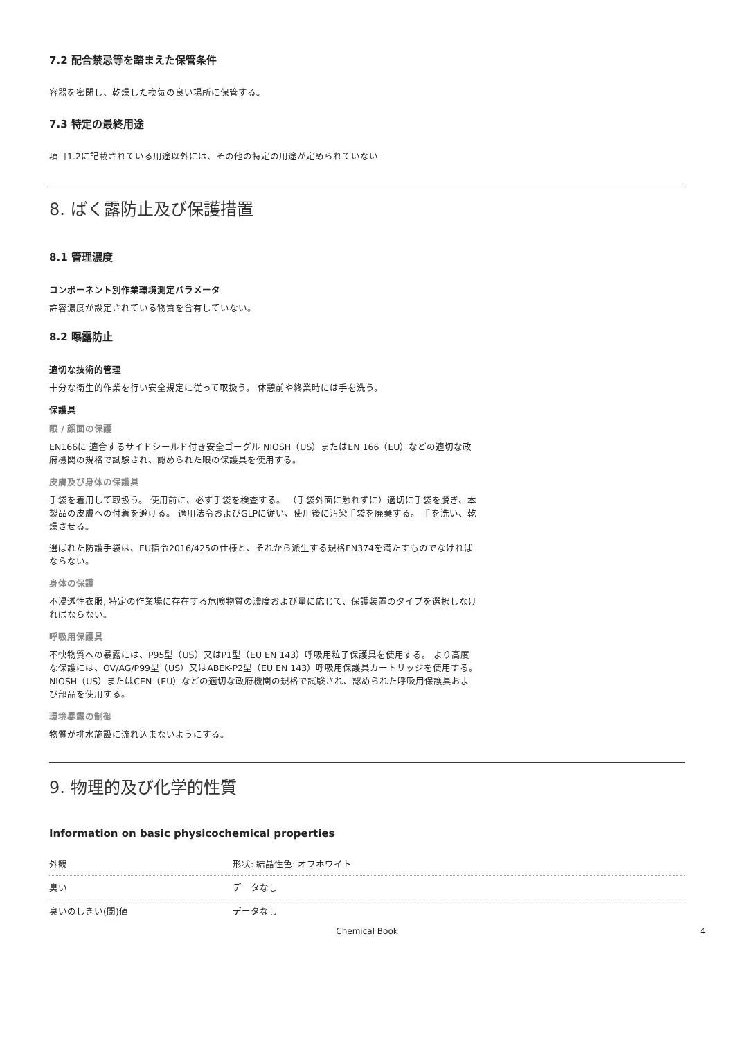7.2 配合禁忌等を踏まえた保管条件
容器を密閉し、乾燥した換気の良い場所に保管する。
7.3 特定の最終用途
項目1.2に記載されている用途以外には、その他の特定の用途が定められていない
8. ばく露防止及び保護措置
8.1 管理濃度
コンポーネント別作業環境測定パラメータ
許容濃度が設定されている物質を含有していない。
8.2 曝露防止
適切な技術的管理
十分な衛生的作業を行い安全規定に従って取扱う。 休憩前や終業時には手を洗う。
保護具
眼 / 顔面の保護
EN166に 適合するサイドシールド付き安全ゴーグル NIOSH（US）またはEN 166（EU）などの適切な政府機関の規格で試験され、認められた眼の保護具を使用する。
皮膚及び身体の保護具
手袋を着用して取扱う。 使用前に、必ず手袋を検査する。 （手袋外面に触れずに）適切に手袋を脱ぎ、本製品の皮膚への付着を避ける。 適用法令およびGLPに従い、使用後に汚染手袋を廃棄する。 手を洗い、乾燥させる。
選ばれた防護手袋は、EU指令2016/425の仕様と、それから派生する規格EN374を満たすものでなければならない。
身体の保護
不浸透性衣服, 特定の作業場に存在する危険物質の濃度および量に応じて、保護装置のタイプを選択しなければならない。
呼吸用保護具
不快物質への暴露には、P95型（US）又はP1型（EU EN 143）呼吸用粒子保護具を使用する。 より高度な保護には、OV/AG/P99型（US）又はABEK-P2型（EU EN 143）呼吸用保護具カートリッジを使用する。 NIOSH（US）またはCEN（EU）などの適切な政府機関の規格で試験され、認められた呼吸用保護具および部品を使用する。
環境暴露の制御
物質が排水施設に流れ込まないようにする。
9. 物理的及び化学的性質
Information on basic physicochemical properties
| 外観 | 形状: 結晶性色: オフホワイト |
| 臭い | データなし |
| 臭いのしきい(閾)値 | データなし |
Chemical Book 4